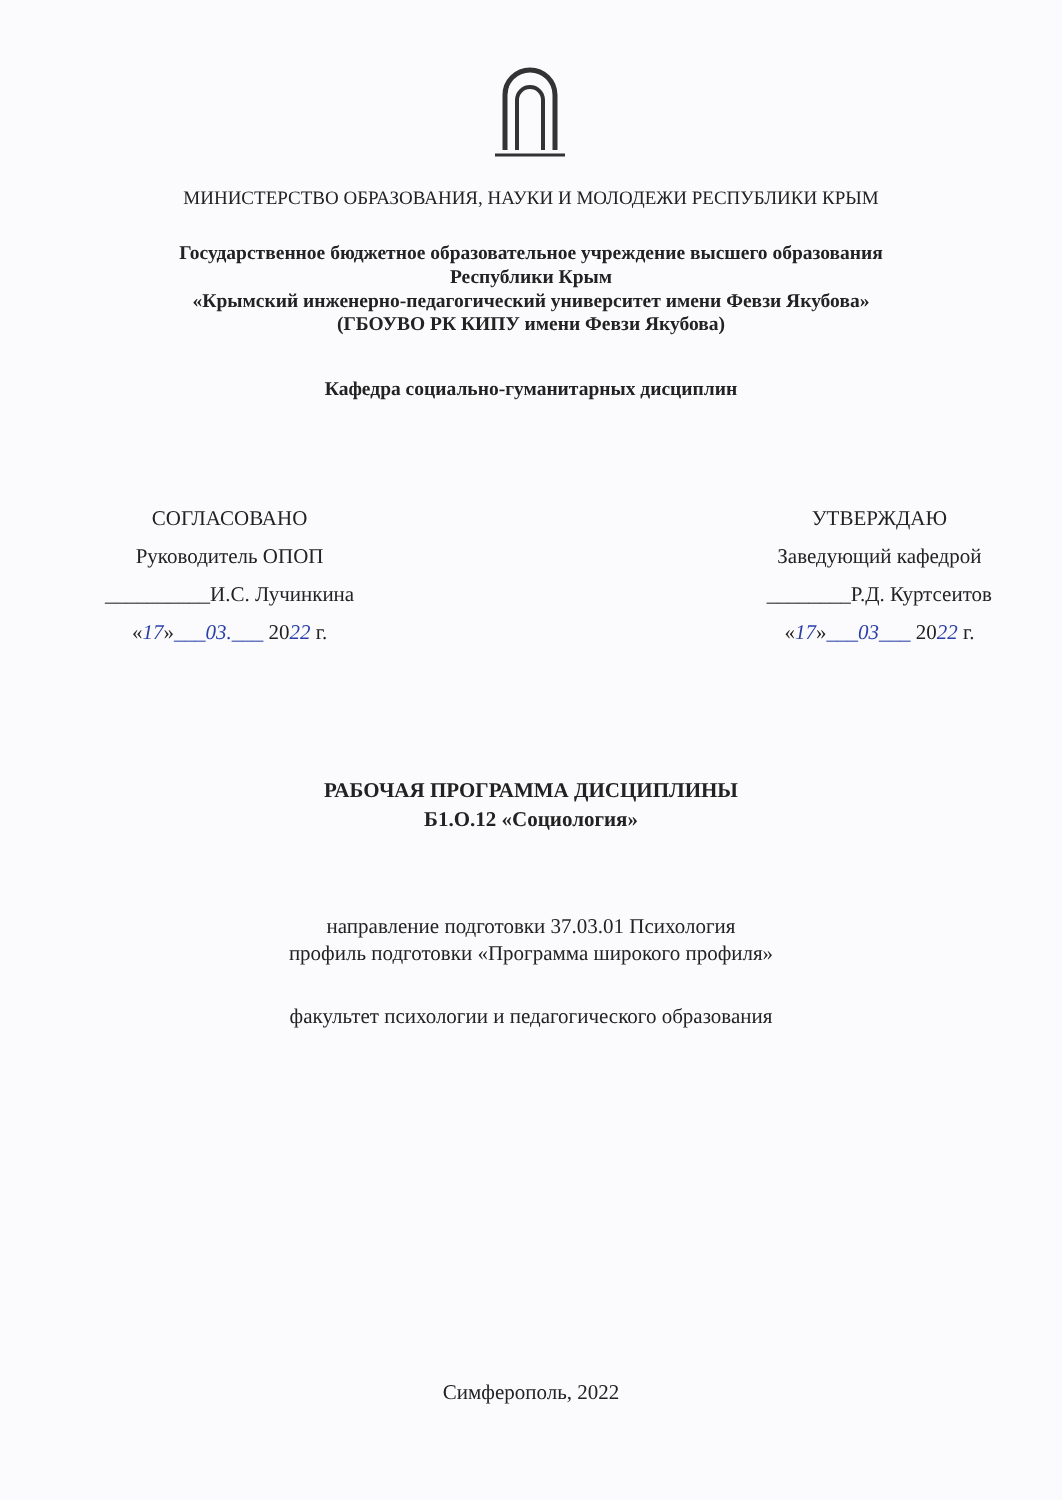МИНИСТЕРСТВО ОБРАЗОВАНИЯ, НАУКИ И МОЛОДЕЖИ РЕСПУБЛИКИ КРЫМ
Государственное бюджетное образовательное учреждение высшего образования
Республики Крым
«Крымский инженерно-педагогический университет имени Февзи Якубова»
(ГБОУВО РК КИПУ имени Февзи Якубова)
Кафедра социально-гуманитарных дисциплин
СОГЛАСОВАНО
Руководитель ОПОП
__________И.С. Лучинкина
«17»___03.___ 2022 г.
УТВЕРЖДАЮ
Заведующий кафедрой
________Р.Д. Куртсеитов
«17»___03___ 2022 г.
РАБОЧАЯ ПРОГРАММА ДИСЦИПЛИНЫ
Б1.О.12 «Социология»
направление подготовки 37.03.01 Психология
профиль подготовки «Программа широкого профиля»
факультет психологии и педагогического образования
Симферополь, 2022